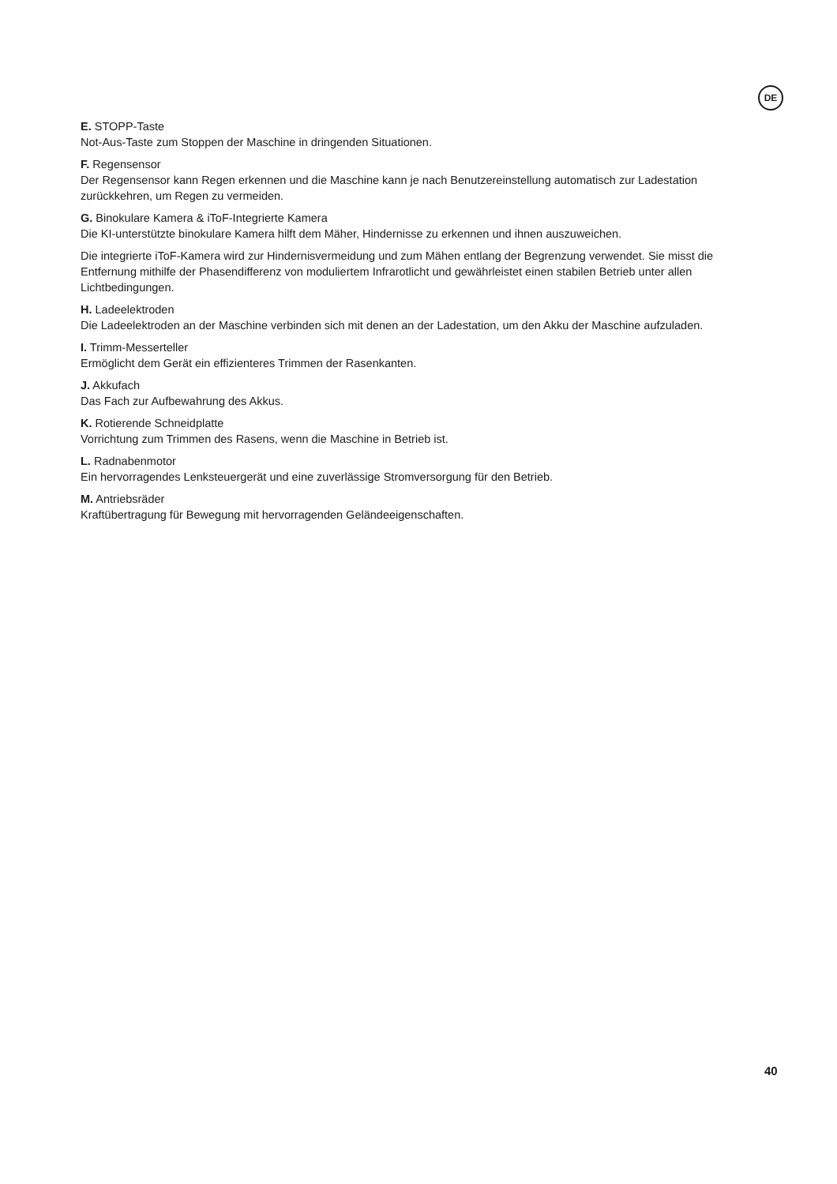DE
E. STOPP-Taste
Not-Aus-Taste zum Stoppen der Maschine in dringenden Situationen.
F. Regensensor
Der Regensensor kann Regen erkennen und die Maschine kann je nach Benutzereinstellung automatisch zur Ladestation zurückkehren, um Regen zu vermeiden.
G. Binokulare Kamera & iToF-Integrierte Kamera
Die KI-unterstützte binokulare Kamera hilft dem Mäher, Hindernisse zu erkennen und ihnen auszuweichen.
Die integrierte iToF-Kamera wird zur Hindernisvermeidung und zum Mähen entlang der Begrenzung verwendet. Sie misst die Entfernung mithilfe der Phasendifferenz von moduliertem Infrarotlicht und gewährleistet einen stabilen Betrieb unter allen Lichtbedingungen.
H. Ladeelektroden
Die Ladeelektroden an der Maschine verbinden sich mit denen an der Ladestation, um den Akku der Maschine aufzuladen.
I. Trimm-Messerteller
Ermöglicht dem Gerät ein effizienteres Trimmen der Rasenkanten.
J. Akkufach
Das Fach zur Aufbewahrung des Akkus.
K. Rotierende Schneidplatte
Vorrichtung zum Trimmen des Rasens, wenn die Maschine in Betrieb ist.
L. Radnabenmotor
Ein hervorragendes Lenksteuergerät und eine zuverlässige Stromversorgung für den Betrieb.
M. Antriebsräder
Kraftübertragung für Bewegung mit hervorragenden Geländeeigenschaften.
40